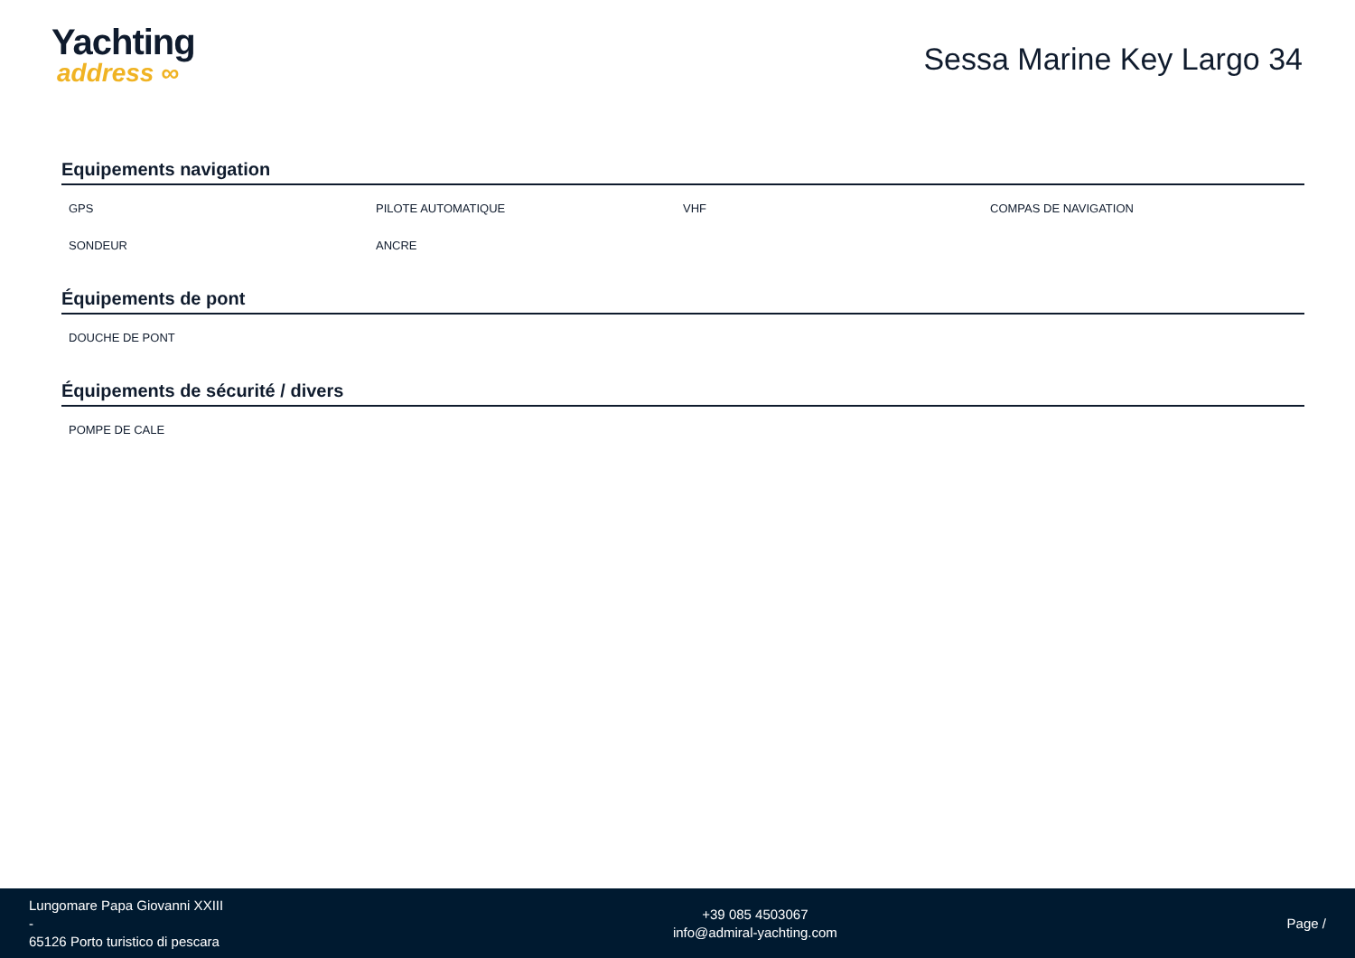Yachting
address ∞
Sessa Marine Key Largo 34
Equipements navigation
GPS
PILOTE AUTOMATIQUE
VHF
COMPAS DE NAVIGATION
SONDEUR
ANCRE
Équipements de pont
DOUCHE DE PONT
Équipements de sécurité / divers
POMPE DE CALE
Lungomare Papa Giovanni XXIII
-
65126 Porto turistico di pescara
+39 085 4503067
info@admiral-yachting.com
Page /